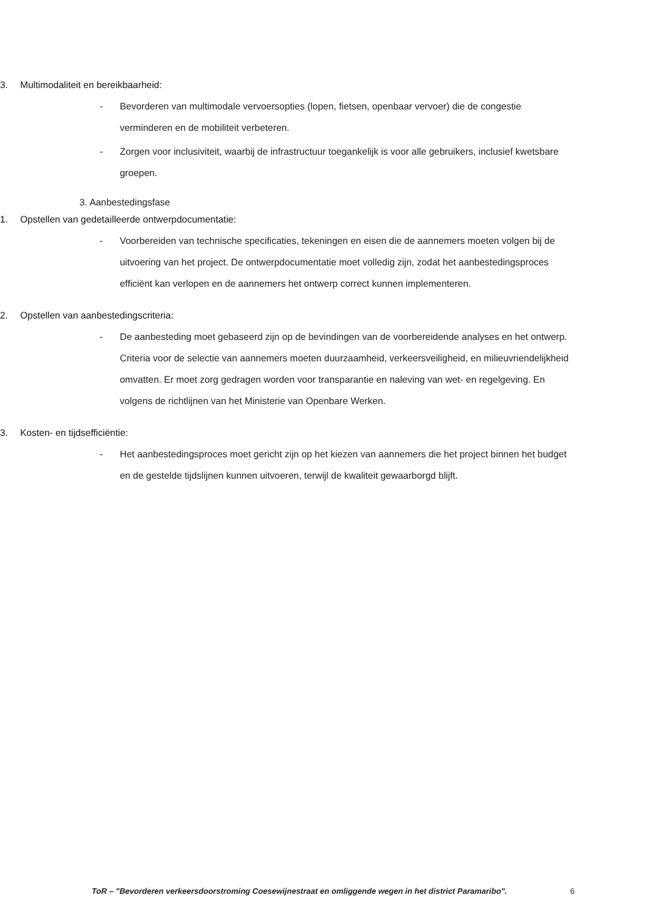3. Multimodaliteit en bereikbaarheid:
- Bevorderen van multimodale vervoersopties (lopen, fietsen, openbaar vervoer) die de congestie verminderen en de mobiliteit verbeteren.
- Zorgen voor inclusiviteit, waarbij de infrastructuur toegankelijk is voor alle gebruikers, inclusief kwetsbare groepen.
3. Aanbestedingsfase
1. Opstellen van gedetailleerde ontwerpdocumentatie:
- Voorbereiden van technische specificaties, tekeningen en eisen die de aannemers moeten volgen bij de uitvoering van het project. De ontwerpdocumentatie moet volledig zijn, zodat het aanbestedingsproces efficiënt kan verlopen en de aannemers het ontwerp correct kunnen implementeren.
2. Opstellen van aanbestedingscriteria:
- De aanbesteding moet gebaseerd zijn op de bevindingen van de voorbereidende analyses en het ontwerp. Criteria voor de selectie van aannemers moeten duurzaamheid, verkeersveiligheid, en milieuvriendelijkheid omvatten. Er moet zorg gedragen worden voor transparantie en naleving van wet- en regelgeving. En volgens de richtlijnen van het Ministerie van Openbare Werken.
3. Kosten- en tijdsefficiëntie:
- Het aanbestedingsproces moet gericht zijn op het kiezen van aannemers die het project binnen het budget en de gestelde tijdslijnen kunnen uitvoeren, terwijl de kwaliteit gewaarborgd blijft.
ToR – "Bevorderen verkeersdoorstroming Coesewijnestraat en omliggende wegen in het district Paramaribo". 6